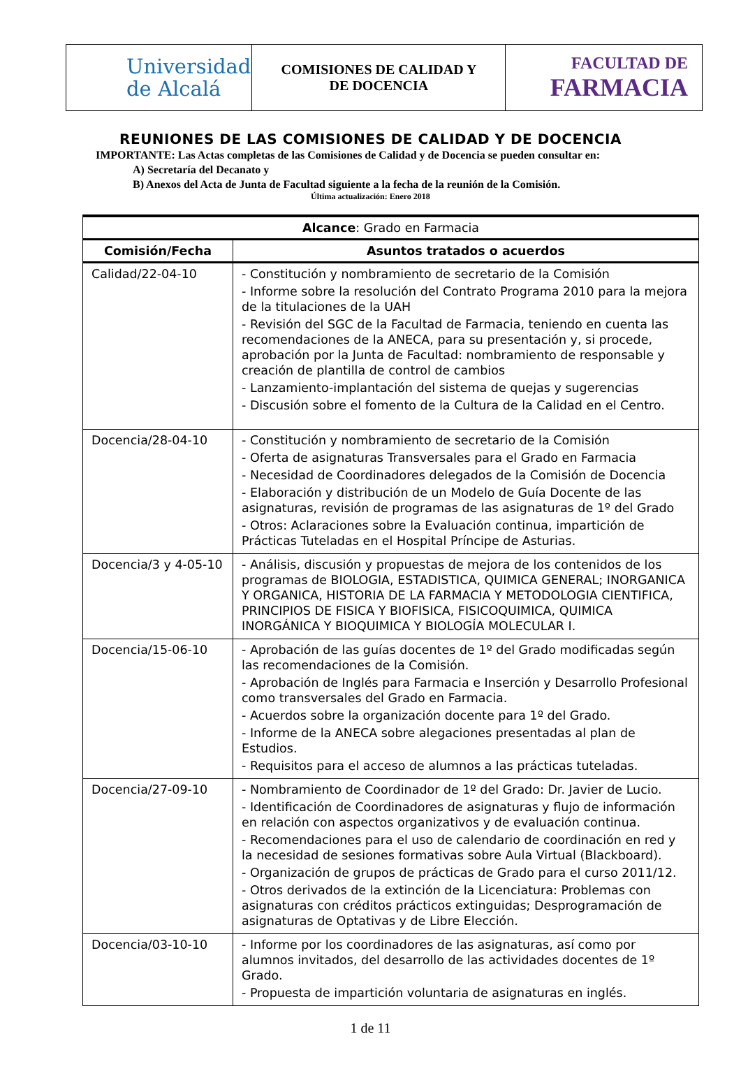| Universidad de Alcalá | COMISIONES DE CALIDAD Y DE DOCENCIA | FACULTAD DE FARMACIA |
REUNIONES DE LAS COMISIONES DE CALIDAD Y DE DOCENCIA
IMPORTANTE: Las Actas completas de las Comisiones de Calidad y de Docencia se pueden consultar en:
A) Secretaría del Decanato y
B) Anexos del Acta de Junta de Facultad siguiente a la fecha de la reunión de la Comisión.
Última actualización: Enero 2018
| Alcance : Grado en Farmacia | |
| --- | --- |
| Comisión/Fecha | Asuntos tratados o acuerdos |
| Calidad/22-04-10 | - Constitución y nombramiento de secretario de la Comisión - Informe sobre la resolución del Contrato Programa 2010 para la mejora de la titulaciones de la UAH - Revisión del SGC de la Facultad de Farmacia, teniendo en cuenta las recomendaciones de la ANECA, para su presentación y, si procede, aprobación por la Junta de Facultad: nombramiento de responsable y creación de plantilla de control de cambios - Lanzamiento-implantación del sistema de quejas y sugerencias - Discusión sobre el fomento de la Cultura de la Calidad en el Centro. |
| Docencia/28-04-10 | - Constitución y nombramiento de secretario de la Comisión - Oferta de asignaturas Transversales para el Grado en Farmacia - Necesidad de Coordinadores delegados de la Comisión de Docencia - Elaboración y distribución de un Modelo de Guía Docente de las asignaturas, revisión de programas de las asignaturas de 1º del Grado - Otros: Aclaraciones sobre la Evaluación continua, impartición de Prácticas Tuteladas en el Hospital Príncipe de Asturias. |
| Docencia/3 y 4-05-10 | - Análisis, discusión y propuestas de mejora de los contenidos de los programas de BIOLOGIA, ESTADISTICA, QUIMICA GENERAL; INORGANICA Y ORGANICA, HISTORIA DE LA FARMACIA Y METODOLOGIA CIENTIFICA, PRINCIPIOS DE FISICA Y BIOFISICA, FISICOQUIMICA, QUIMICA INORGÁNICA Y BIOQUIMICA Y BIOLOGÍA MOLECULAR I. |
| Docencia/15-06-10 | - Aprobación de las guías docentes de 1º del Grado modificadas según las recomendaciones de la Comisión. - Aprobación de Inglés para Farmacia e Inserción y Desarrollo Profesional como transversales del Grado en Farmacia. - Acuerdos sobre la organización docente para 1º del Grado. - Informe de la ANECA sobre alegaciones presentadas al plan de Estudios. - Requisitos para el acceso de alumnos a las prácticas tuteladas. |
| Docencia/27-09-10 | - Nombramiento de Coordinador de 1º del Grado: Dr. Javier de Lucio. - Identificación de Coordinadores de asignaturas y flujo de información en relación con aspectos organizativos y de evaluación continua. - Recomendaciones para el uso de calendario de coordinación en red y la necesidad de sesiones formativas sobre Aula Virtual (Blackboard). - Organización de grupos de prácticas de Grado para el curso 2011/12. - Otros derivados de la extinción de la Licenciatura: Problemas con asignaturas con créditos prácticos extinguidas; Desprogramación de asignaturas de Optativas y de Libre Elección. |
| Docencia/03-10-10 | - Informe por los coordinadores de las asignaturas, así como por alumnos invitados, del desarrollo de las actividades docentes de 1º Grado. - Propuesta de impartición voluntaria de asignaturas en inglés. |
1 de 11